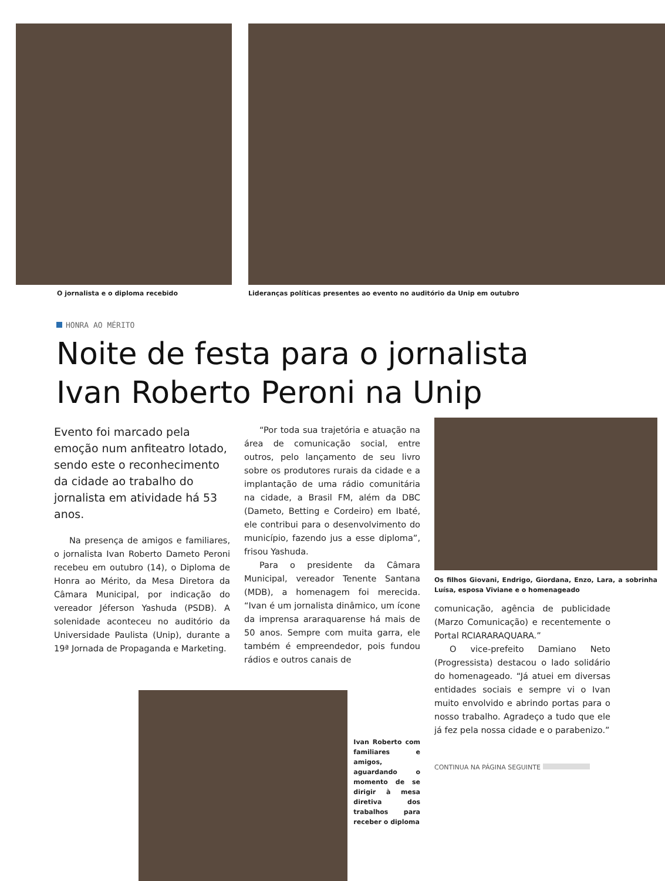O jornalista e o diploma recebido
Lideranças políticas presentes ao evento no auditório da Unip em outubro
HONRA AO MÉRITO
Noite de festa para o jornalista
Ivan Roberto Peroni na Unip
Evento foi marcado pela emoção num anfiteatro lotado, sendo este o reconhecimento da cidade ao trabalho do jornalista em atividade há 53 anos.
Na presença de amigos e familiares, o jornalista Ivan Roberto Dameto Peroni recebeu em outubro (14), o Diploma de Honra ao Mérito, da Mesa Diretora da Câmara Municipal, por indicação do vereador Jéferson Yashuda (PSDB). A solenidade aconteceu no auditório da Universidade Paulista (Unip), durante a 19ª Jornada de Propaganda e Marketing.
“Por toda sua trajetória e atuação na área de comunicação social, entre outros, pelo lançamento de seu livro sobre os produtores rurais da cidade e a implantação de uma rádio comunitária na cidade, a Brasil FM, além da DBC (Dameto, Betting e Cordeiro) em Ibaté, ele contribui para o desenvolvimento do município, fazendo jus a esse diploma”, frisou Yashuda.
Para o presidente da Câmara Municipal, vereador Tenente Santana (MDB), a homenagem foi merecida. “Ivan é um jornalista dinâmico, um ícone da imprensa araraquarense há mais de 50 anos. Sempre com muita garra, ele também é empreendedor, pois fundou rádios e outros canais de
Ivan Roberto com familiares e amigos, aguardando o momento de se dirigir à mesa diretiva dos trabalhos para receber o diploma
Os filhos Giovani, Endrigo, Giordana, Enzo, Lara, a sobrinha Luísa, esposa Viviane e o homenageado
comunicação, agência de publicidade (Marzo Comunicação) e recentemente o Portal RCIARARAQUARA.”
O vice-prefeito Damiano Neto (Progressista) destacou o lado solidário do homenageado. “Já atuei em diversas entidades sociais e sempre vi o Ivan muito envolvido e abrindo portas para o nosso trabalho. Agradeço a tudo que ele já fez pela nossa cidade e o parabenizo.”
CONTINUA NA PÁGINA SEGUINTE